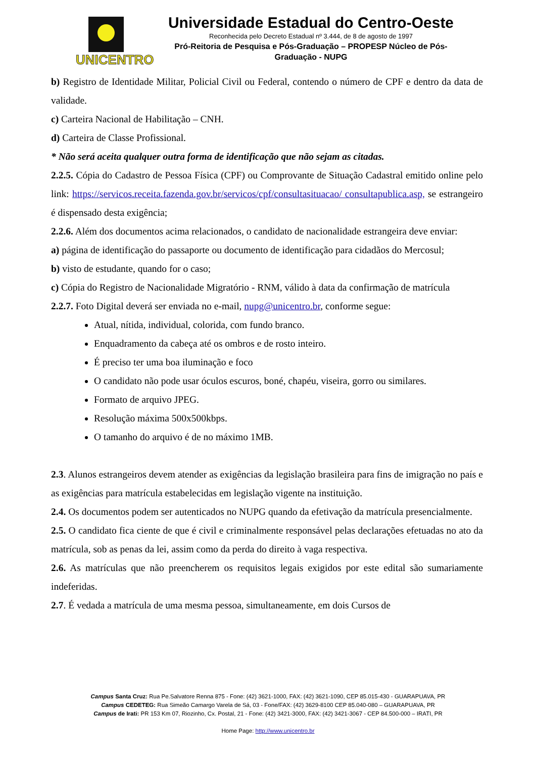UNICENTRO
Universidade Estadual do Centro-Oeste
Reconhecida pelo Decreto Estadual nº 3.444, de 8 de agosto de 1997
Pró-Reitoria de Pesquisa e Pós-Graduação – PROPESP Núcleo de Pós-
Graduação - NUPG
b) Registro de Identidade Militar, Policial Civil ou Federal, contendo o número de CPF e dentro da data de validade.
c) Carteira Nacional de Habilitação – CNH.
d) Carteira de Classe Profissional.
* Não será aceita qualquer outra forma de identificação que não sejam as citadas.
2.2.5. Cópia do Cadastro de Pessoa Física (CPF) ou Comprovante de Situação Cadastral emitido online pelo link: https://servicos.receita.fazenda.gov.br/servicos/cpf/consultasituacao/ consultapublica.asp, se estrangeiro é dispensado desta exigência;
2.2.6. Além dos documentos acima relacionados, o candidato de nacionalidade estrangeira deve enviar:
a) página de identificação do passaporte ou documento de identificação para cidadãos do Mercosul;
b) visto de estudante, quando for o caso;
c) Cópia do Registro de Nacionalidade Migratório - RNM, válido à data da confirmação de matrícula
2.2.7. Foto Digital deverá ser enviada no e-mail, nupg@unicentro.br, conforme segue:
Atual, nítida, individual, colorida, com fundo branco.
Enquadramento da cabeça até os ombros e de rosto inteiro.
É preciso ter uma boa iluminação e foco
O candidato não pode usar óculos escuros, boné, chapéu, viseira, gorro ou similares.
Formato de arquivo JPEG.
Resolução máxima 500x500kbps.
O tamanho do arquivo é de no máximo 1MB.
2.3. Alunos estrangeiros devem atender as exigências da legislação brasileira para fins de imigração no país e as exigências para matrícula estabelecidas em legislação vigente na instituição.
2.4. Os documentos podem ser autenticados no NUPG quando da efetivação da matrícula presencialmente.
2.5. O candidato fica ciente de que é civil e criminalmente responsável pelas declarações efetuadas no ato da matrícula, sob as penas da lei, assim como da perda do direito à vaga respectiva.
2.6. As matrículas que não preencherem os requisitos legais exigidos por este edital são sumariamente indeferidas.
2.7. É vedada a matrícula de uma mesma pessoa, simultaneamente, em dois Cursos de
Campus Santa Cruz: Rua Pe.Salvatore Renna 875 - Fone: (42) 3621-1000, FAX: (42) 3621-1090, CEP 85.015-430 - GUARAPUAVA, PR
Campus CEDETEG: Rua Simeão Camargo Varela de Sá, 03 - Fone/FAX: (42) 3629-8100 CEP 85.040-080 – GUARAPUAVA, PR
Campus de Irati: PR 153 Km 07, Riozinho, Cx. Postal, 21 - Fone: (42) 3421-3000, FAX: (42) 3421-3067 - CEP 84.500-000 – IRATI, PR
Home Page: http://www.unicentro.br